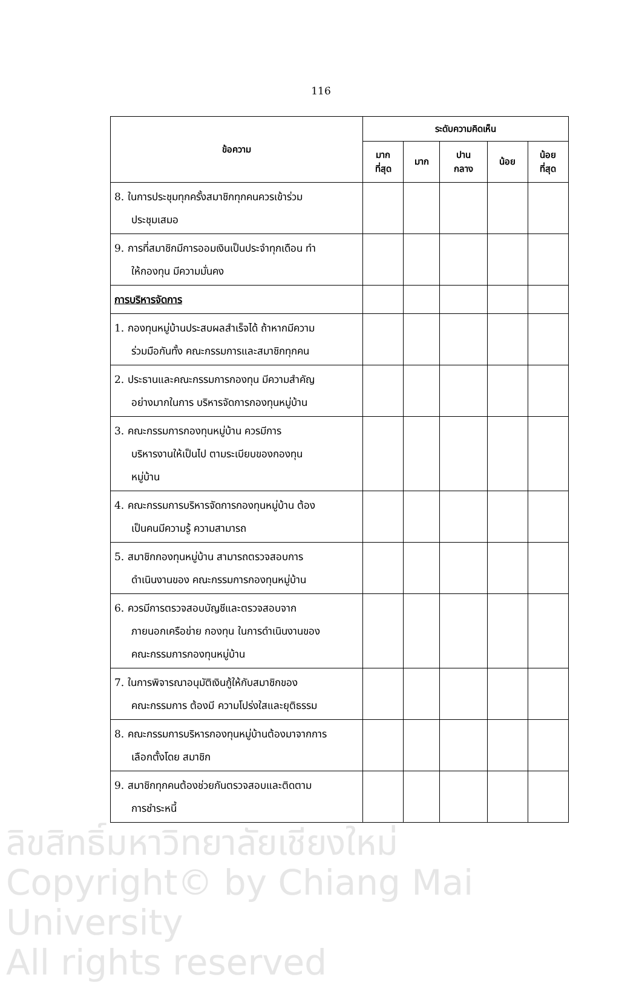116
| ข้อความ | ระดับความคิดเห็น | | | | |
| --- | --- | --- | --- | --- | --- |
| | มาก ที่สุด | มาก | ปาน กลาง | น้อย | น้อย ที่สุด |
| 8. ในการประชุมทุกครั้งสมาชิกทุกคนควรเข้าร่วม ประชุมเสมอ | | | | | |
| 9. การที่สมาชิกมีการออมเงินเป็นประจำทุกเดือน ทำ ให้กองทุน มีความมั่นคง | | | | | |
| การบริหารจัดการ | | | | | |
| 1. กองทุนหมู่บ้านประสบผลสำเร็จได้ ถ้าหากมีความ ร่วมมือกันทั้ง คณะกรรมการและสมาชิกทุกคน | | | | | |
| 2. ประธานและคณะกรรมการกองทุน มีความสำคัญ อย่างมากในการ บริหารจัดการกองทุนหมู่บ้าน | | | | | |
| 3. คณะกรรมการกองทุนหมู่บ้าน ควรมีการ บริหารงานให้เป็นไป ตามระเบียบของกองทุน หมู่บ้าน | | | | | |
| 4. คณะกรรมการบริหารจัดการกองทุนหมู่บ้าน ต้อง เป็นคนมีความรู้ ความสามารถ | | | | | |
| 5. สมาชิกกองทุนหมู่บ้าน สามารถตรวจสอบการ ดำเนินงานของ คณะกรรมการกองทุนหมู่บ้าน | | | | | |
| 6. ควรมีการตรวจสอบบัญชีและตรวจสอบจาก ภายนอกเครือข่าย กองทุน ในการดำเนินงานของ คณะกรรมการกองทุนหมู่บ้าน | | | | | |
| 7. ในการพิจารณาอนุมัติเงินกู้ให้กับสมาชิกของ คณะกรรมการ ต้องมี ความโปร่งใสและยุติธรรม | | | | | |
| 8. คณะกรรมการบริหารกองทุนหมู่บ้านต้องมาจากการ เลือกตั้งโดย สมาชิก | | | | | |
| 9. สมาชิกทุกคนต้องช่วยกันตรวจสอบและติดตาม การชำระหนี้ | | | | | |
ลิขสิทธิ์มหาวิทยาลัยเชียงใหม่
Copyright© by Chiang Mai University
All rights reserved